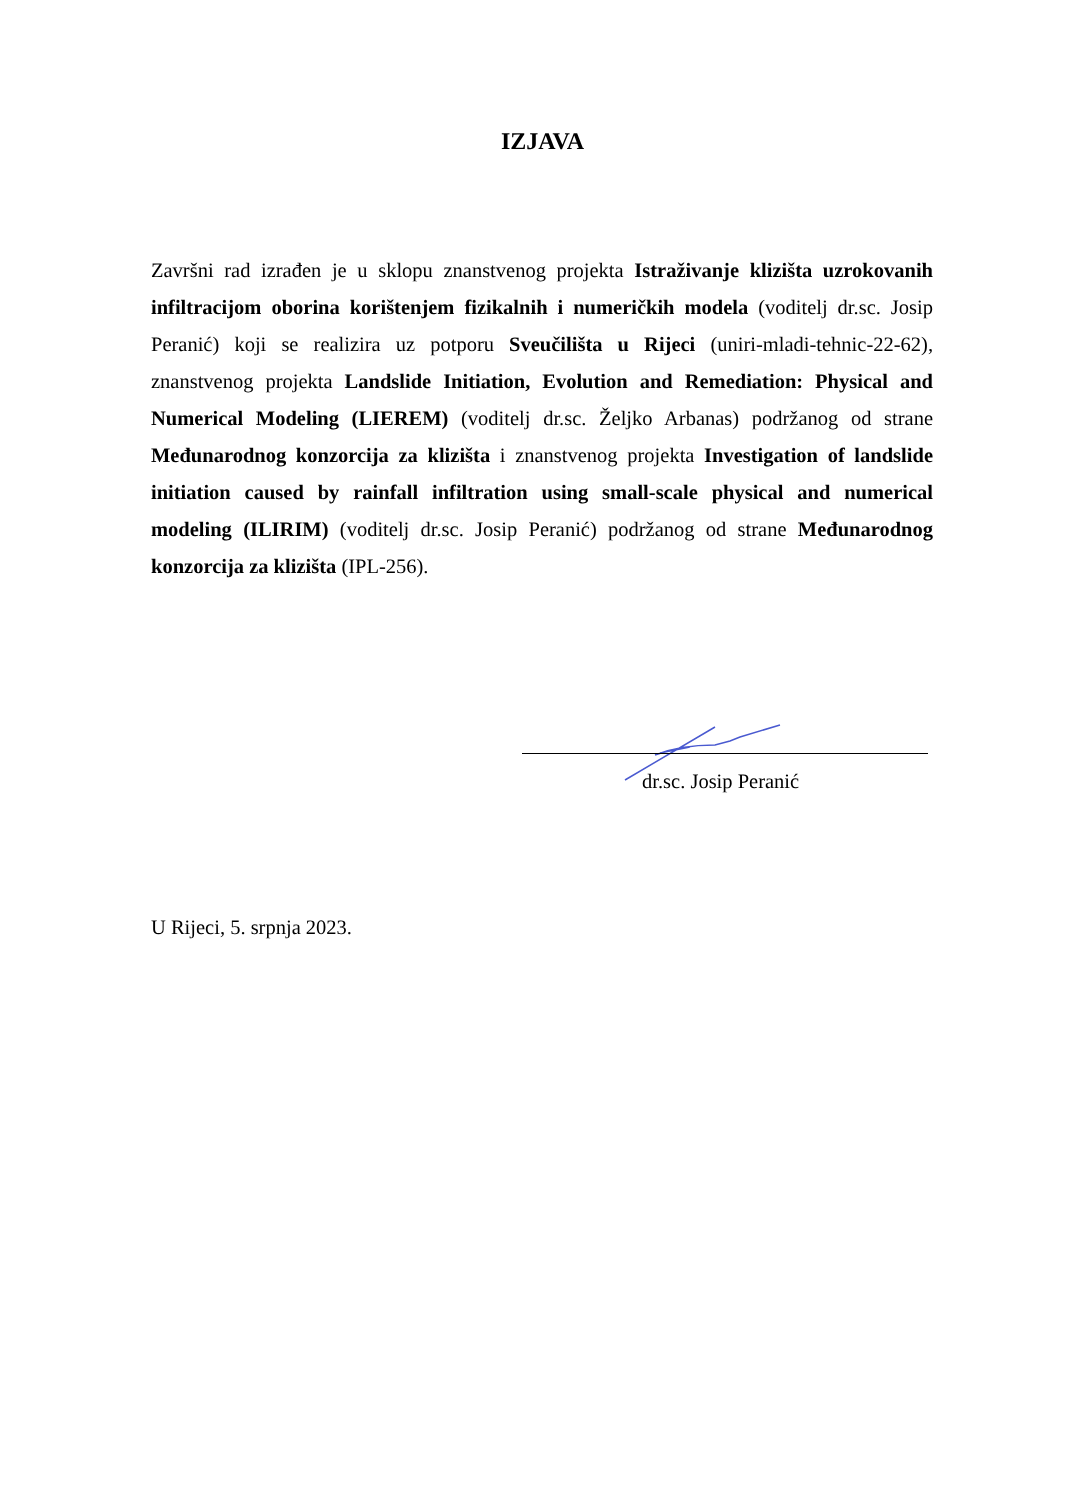IZJAVA
Završni rad izrađen je u sklopu znanstvenog projekta Istraživanje klizišta uzrokovanih infiltracijom oborina korištenjem fizikalnih i numeričkih modela (voditelj dr.sc. Josip Peranić) koji se realizira uz potporu Sveučilišta u Rijeci (uniri-mladi-tehnic-22-62), znanstvenog projekta Landslide Initiation, Evolution and Remediation: Physical and Numerical Modeling (LIEREM) (voditelj dr.sc. Željko Arbanas) podržanog od strane Međunarodnog konzorcija za klizišta i znanstvenog projekta Investigation of landslide initiation caused by rainfall infiltration using small-scale physical and numerical modeling (ILIRIM) (voditelj dr.sc. Josip Peranić) podržanog od strane Međunarodnog konzorcija za klizišta (IPL-256).
dr.sc. Josip Peranić
U Rijeci, 5. srpnja 2023.